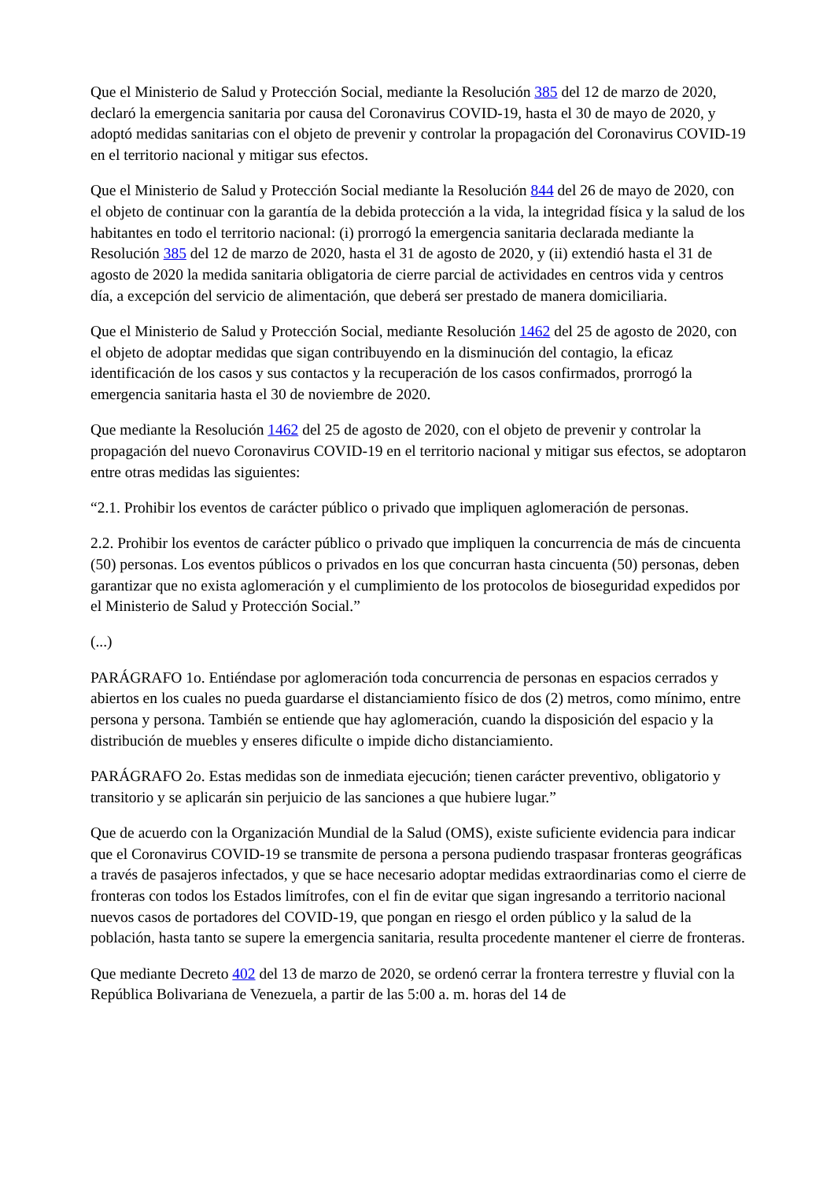Que el Ministerio de Salud y Protección Social, mediante la Resolución 385 del 12 de marzo de 2020, declaró la emergencia sanitaria por causa del Coronavirus COVID-19, hasta el 30 de mayo de 2020, y adoptó medidas sanitarias con el objeto de prevenir y controlar la propagación del Coronavirus COVID-19 en el territorio nacional y mitigar sus efectos.
Que el Ministerio de Salud y Protección Social mediante la Resolución 844 del 26 de mayo de 2020, con el objeto de continuar con la garantía de la debida protección a la vida, la integridad física y la salud de los habitantes en todo el territorio nacional: (i) prorrogó la emergencia sanitaria declarada mediante la Resolución 385 del 12 de marzo de 2020, hasta el 31 de agosto de 2020, y (ii) extendió hasta el 31 de agosto de 2020 la medida sanitaria obligatoria de cierre parcial de actividades en centros vida y centros día, a excepción del servicio de alimentación, que deberá ser prestado de manera domiciliaria.
Que el Ministerio de Salud y Protección Social, mediante Resolución 1462 del 25 de agosto de 2020, con el objeto de adoptar medidas que sigan contribuyendo en la disminución del contagio, la eficaz identificación de los casos y sus contactos y la recuperación de los casos confirmados, prorrogó la emergencia sanitaria hasta el 30 de noviembre de 2020.
Que mediante la Resolución 1462 del 25 de agosto de 2020, con el objeto de prevenir y controlar la propagación del nuevo Coronavirus COVID-19 en el territorio nacional y mitigar sus efectos, se adoptaron entre otras medidas las siguientes:
“2.1. Prohibir los eventos de carácter público o privado que impliquen aglomeración de personas.
2.2. Prohibir los eventos de carácter público o privado que impliquen la concurrencia de más de cincuenta (50) personas. Los eventos públicos o privados en los que concurran hasta cincuenta (50) personas, deben garantizar que no exista aglomeración y el cumplimiento de los protocolos de bioseguridad expedidos por el Ministerio de Salud y Protección Social.”
(...)
PARÁGRAFO 1o. Entiéndase por aglomeración toda concurrencia de personas en espacios cerrados y abiertos en los cuales no pueda guardarse el distanciamiento físico de dos (2) metros, como mínimo, entre persona y persona. También se entiende que hay aglomeración, cuando la disposición del espacio y la distribución de muebles y enseres dificulte o impide dicho distanciamiento.
PARÁGRAFO 2o. Estas medidas son de inmediata ejecución; tienen carácter preventivo, obligatorio y transitorio y se aplicarán sin perjuicio de las sanciones a que hubiere lugar.”
Que de acuerdo con la Organización Mundial de la Salud (OMS), existe suficiente evidencia para indicar que el Coronavirus COVID-19 se transmite de persona a persona pudiendo traspasar fronteras geográficas a través de pasajeros infectados, y que se hace necesario adoptar medidas extraordinarias como el cierre de fronteras con todos los Estados limítrofes, con el fin de evitar que sigan ingresando a territorio nacional nuevos casos de portadores del COVID-19, que pongan en riesgo el orden público y la salud de la población, hasta tanto se supere la emergencia sanitaria, resulta procedente mantener el cierre de fronteras.
Que mediante Decreto 402 del 13 de marzo de 2020, se ordenó cerrar la frontera terrestre y fluvial con la República Bolivariana de Venezuela, a partir de las 5:00 a. m. horas del 14 de